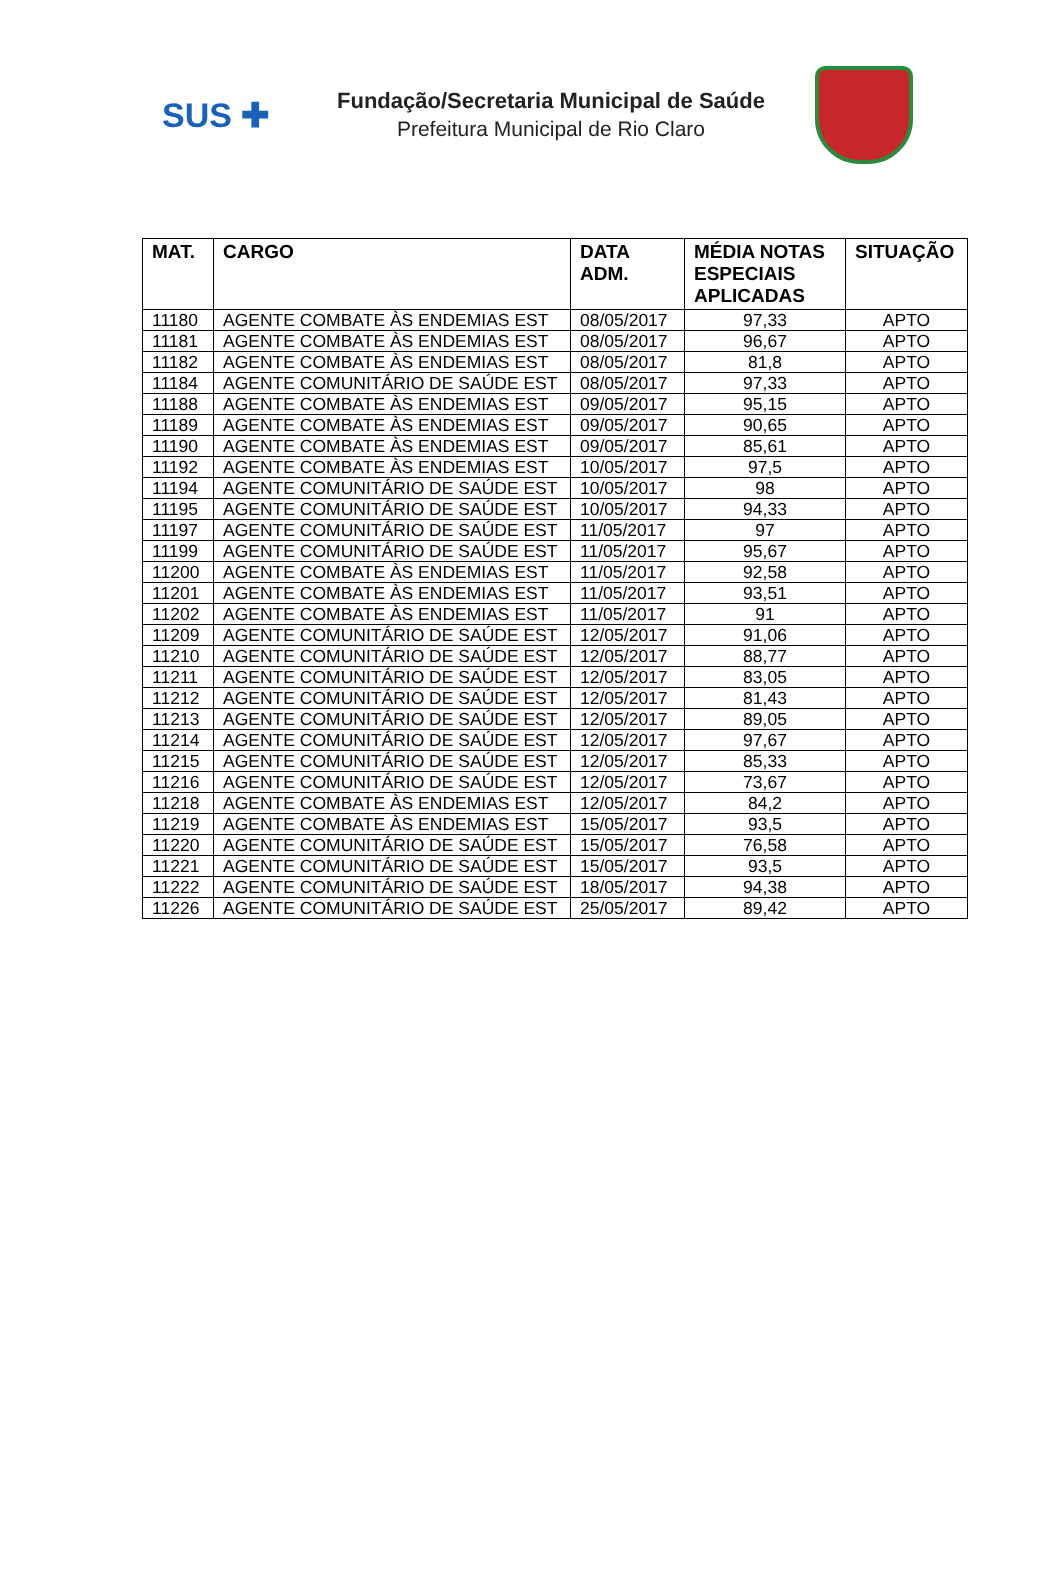SUS ✚
Fundação/Secretaria Municipal de Saúde
Prefeitura Municipal de Rio Claro
| MAT. | CARGO | DATA ADM. | MÉDIA NOTAS ESPECIAIS APLICADAS | SITUAÇÃO |
| --- | --- | --- | --- | --- |
| 11180 | AGENTE COMBATE ÀS ENDEMIAS EST | 08/05/2017 | 97,33 | APTO |
| 11181 | AGENTE COMBATE ÀS ENDEMIAS EST | 08/05/2017 | 96,67 | APTO |
| 11182 | AGENTE COMBATE ÀS ENDEMIAS EST | 08/05/2017 | 81,8 | APTO |
| 11184 | AGENTE COMUNITÁRIO DE SAÚDE EST | 08/05/2017 | 97,33 | APTO |
| 11188 | AGENTE COMBATE ÀS ENDEMIAS EST | 09/05/2017 | 95,15 | APTO |
| 11189 | AGENTE COMBATE ÀS ENDEMIAS EST | 09/05/2017 | 90,65 | APTO |
| 11190 | AGENTE COMBATE ÀS ENDEMIAS EST | 09/05/2017 | 85,61 | APTO |
| 11192 | AGENTE COMBATE ÀS ENDEMIAS EST | 10/05/2017 | 97,5 | APTO |
| 11194 | AGENTE COMUNITÁRIO DE SAÚDE EST | 10/05/2017 | 98 | APTO |
| 11195 | AGENTE COMUNITÁRIO DE SAÚDE EST | 10/05/2017 | 94,33 | APTO |
| 11197 | AGENTE COMUNITÁRIO DE SAÚDE EST | 11/05/2017 | 97 | APTO |
| 11199 | AGENTE COMUNITÁRIO DE SAÚDE EST | 11/05/2017 | 95,67 | APTO |
| 11200 | AGENTE COMBATE ÀS ENDEMIAS EST | 11/05/2017 | 92,58 | APTO |
| 11201 | AGENTE COMBATE ÀS ENDEMIAS EST | 11/05/2017 | 93,51 | APTO |
| 11202 | AGENTE COMBATE ÀS ENDEMIAS EST | 11/05/2017 | 91 | APTO |
| 11209 | AGENTE COMUNITÁRIO DE SAÚDE EST | 12/05/2017 | 91,06 | APTO |
| 11210 | AGENTE COMUNITÁRIO DE SAÚDE EST | 12/05/2017 | 88,77 | APTO |
| 11211 | AGENTE COMUNITÁRIO DE SAÚDE EST | 12/05/2017 | 83,05 | APTO |
| 11212 | AGENTE COMUNITÁRIO DE SAÚDE EST | 12/05/2017 | 81,43 | APTO |
| 11213 | AGENTE COMUNITÁRIO DE SAÚDE EST | 12/05/2017 | 89,05 | APTO |
| 11214 | AGENTE COMUNITÁRIO DE SAÚDE EST | 12/05/2017 | 97,67 | APTO |
| 11215 | AGENTE COMUNITÁRIO DE SAÚDE EST | 12/05/2017 | 85,33 | APTO |
| 11216 | AGENTE COMUNITÁRIO DE SAÚDE EST | 12/05/2017 | 73,67 | APTO |
| 11218 | AGENTE COMBATE ÀS ENDEMIAS EST | 12/05/2017 | 84,2 | APTO |
| 11219 | AGENTE COMBATE ÀS ENDEMIAS EST | 15/05/2017 | 93,5 | APTO |
| 11220 | AGENTE COMUNITÁRIO DE SAÚDE EST | 15/05/2017 | 76,58 | APTO |
| 11221 | AGENTE COMUNITÁRIO DE SAÚDE EST | 15/05/2017 | 93,5 | APTO |
| 11222 | AGENTE COMUNITÁRIO DE SAÚDE EST | 18/05/2017 | 94,38 | APTO |
| 11226 | AGENTE COMUNITÁRIO DE SAÚDE EST | 25/05/2017 | 89,42 | APTO |